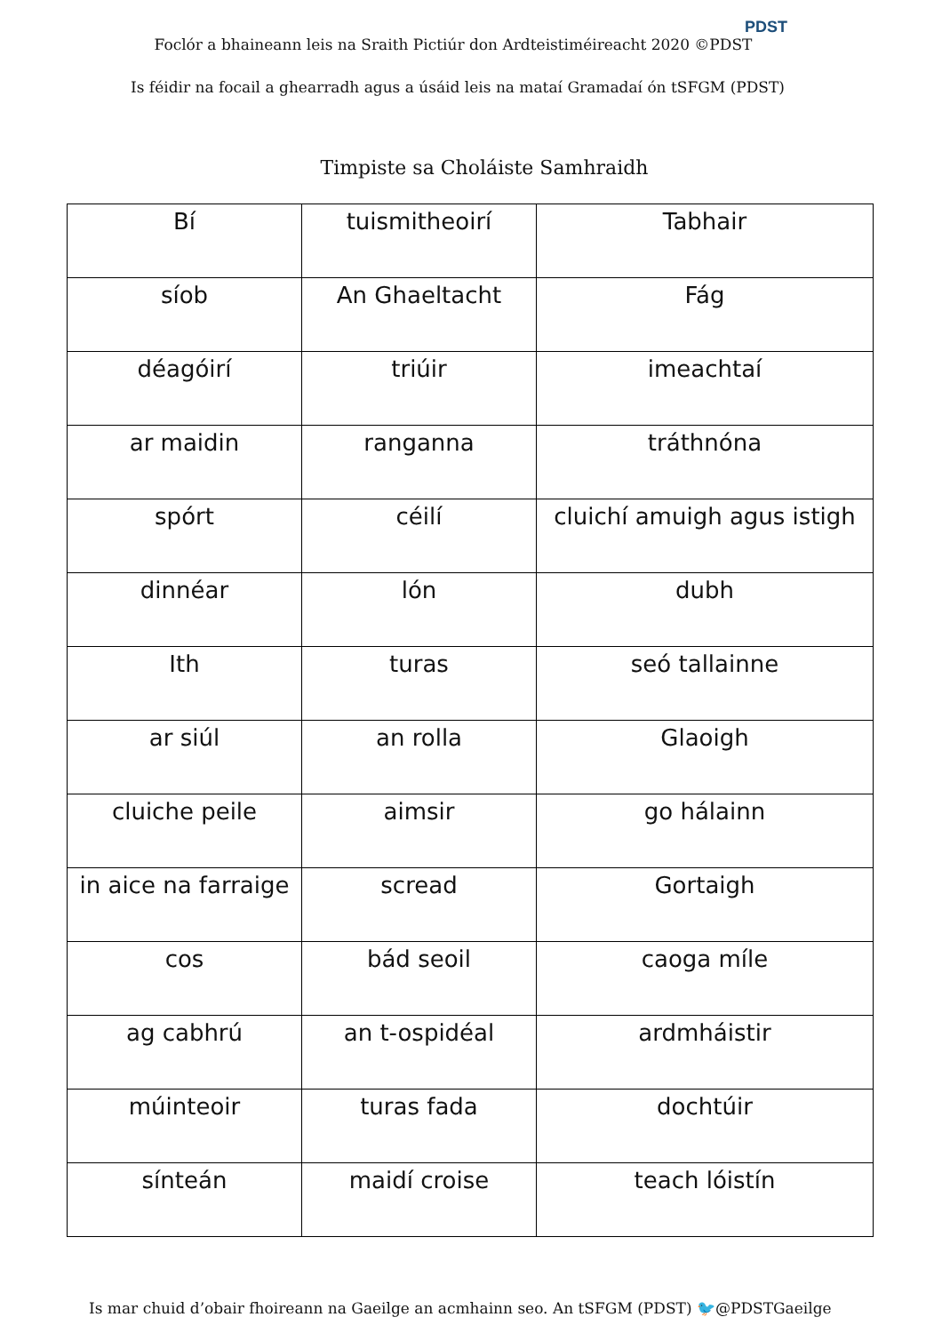Foclór a bhaineann leis na Sraith Pictiúr don Ardteistiméireacht 2020 ©PDST
PDST
Is féidir na focail a ghearradh agus a úsáid leis na mataí Gramadaí ón tSFGM (PDST)
Timpiste sa Choláiste Samhraidh
| Bí | tuismitheoirí | Tabhair |
| síob | An Ghaeltacht | Fág |
| déagóirí | triúir | imeachtaí |
| ar maidin | ranganna | tráthnóna |
| spórt | céilí | cluichí amuigh agus istigh |
| dinnéar | lón | dubh |
| Ith | turas | seó tallainne |
| ar siúl | an rolla | Glaoigh |
| cluiche peile | aimsir | go hálainn |
| in aice na farraige | scread | Gortaigh |
| cos | bád seoil | caoga míle |
| ag cabhrú | an t-ospidéal | ardmháistir |
| múinteoir | turas fada | dochtúir |
| sínteán | maidí croise | teach lóistín |
Is mar chuid d’obair fhoireann na Gaeilge an acmhainn seo. An tSFGM (PDST) 🐦@PDSTGaeilge